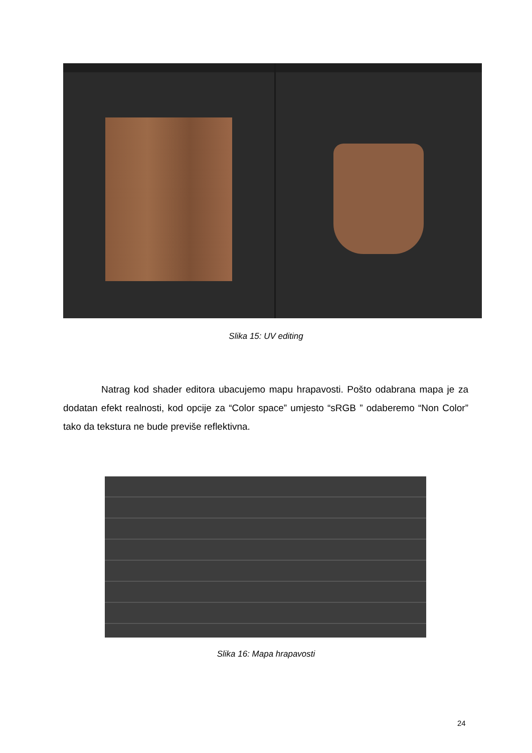Slika 15: UV editing
Natrag kod shader editora ubacujemo mapu hrapavosti. Pošto odabrana mapa je za dodatan efekt realnosti, kod opcije za “Color space” umjesto “sRGB ” odaberemo “Non Color” tako da tekstura ne bude previše reflektivna.
Slika 16: Mapa hrapavosti
24